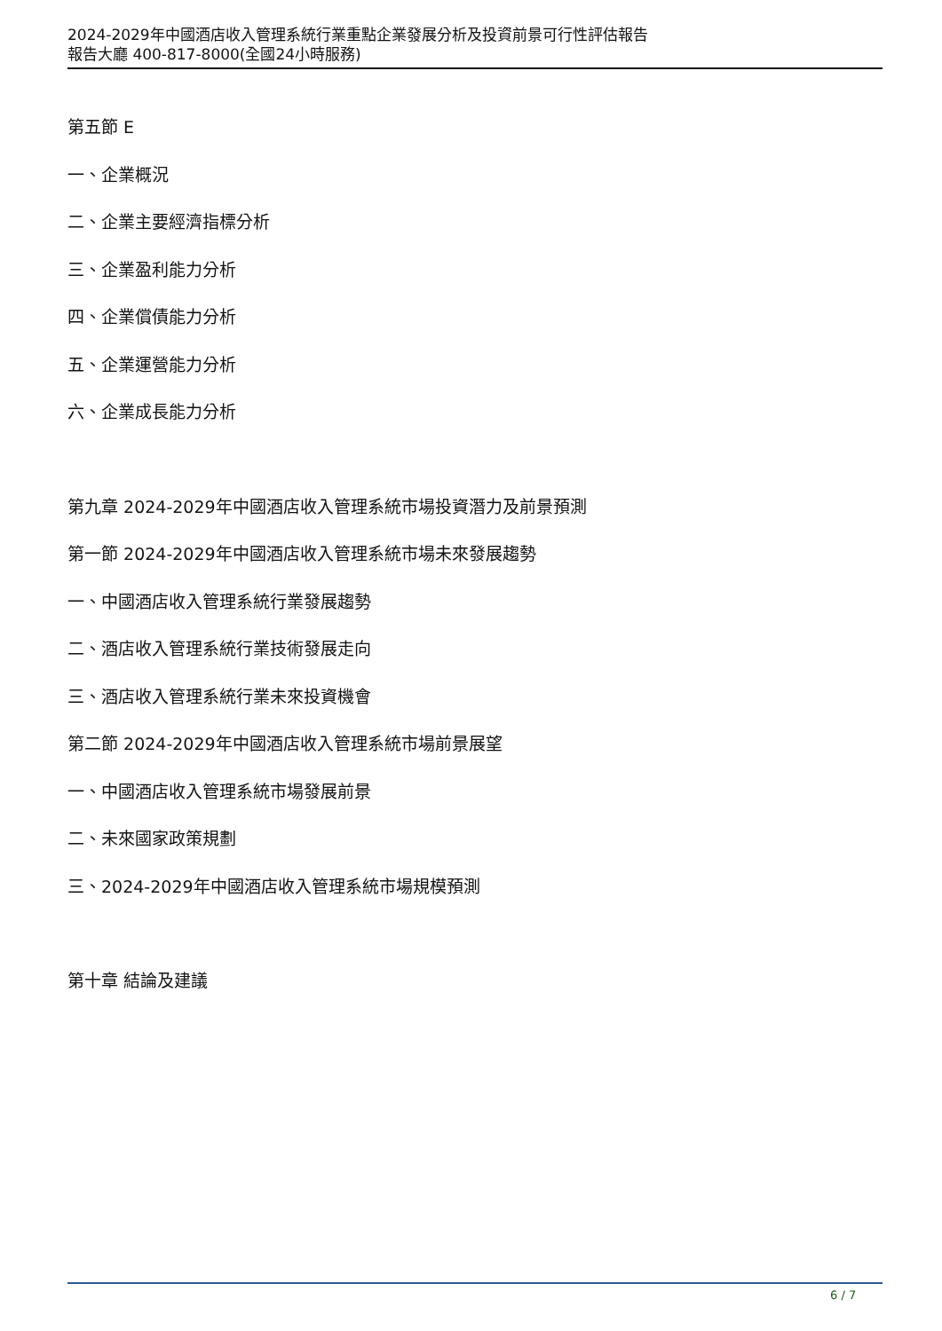2024-2029年中國酒店收入管理系統行業重點企業發展分析及投資前景可行性評估報告
報告大廳 400-817-8000(全國24小時服務)
第五節 E
一、企業概況
二、企業主要經濟指標分析
三、企業盈利能力分析
四、企業償債能力分析
五、企業運營能力分析
六、企業成長能力分析
第九章 2024-2029年中國酒店收入管理系統市場投資潛力及前景預測
第一節 2024-2029年中國酒店收入管理系統市場未來發展趨勢
一、中國酒店收入管理系統行業發展趨勢
二、酒店收入管理系統行業技術發展走向
三、酒店收入管理系統行業未來投資機會
第二節 2024-2029年中國酒店收入管理系統市場前景展望
一、中國酒店收入管理系統市場發展前景
二、未來國家政策規劃
三、2024-2029年中國酒店收入管理系統市場規模預測
第十章 結論及建議
6 / 7